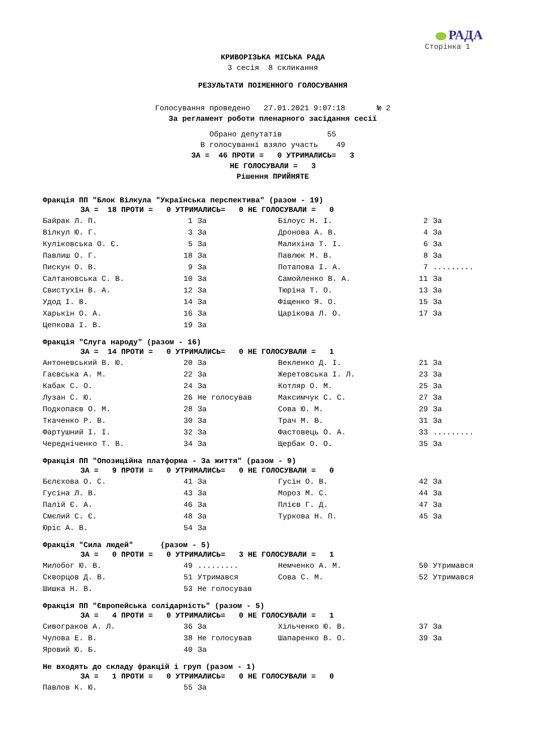РАДА
Сторінка 1
КРИВОРІЗЬКА МІСЬКА РАДА
3 сесія 8 скликання
РЕЗУЛЬТАТИ ПОІМЕННОГО ГОЛОСУВАННЯ
Голосування проведено 27.01.2021 9:07:18 № 2
За регламент роботи пленарного засідання сесії
Обрано депутатів 55
В голосуванні взяло участь 49
ЗА = 46 ПРОТИ = 0 УТРИМАЛИСЬ= 3
НЕ ГОЛОСУВАЛИ = 3
Рішення ПРИЙНЯТЕ
Фракція ПП "Блок Вілкула "Українська перспектива" (разом - 19)
ЗА = 18 ПРОТИ = 0 УТРИМАЛИСЬ= 0 НЕ ГОЛОСУВАЛИ = 0
| Байрак Л. П. | 1 | За | Білоус Н. І. | 2 | За |
| Вілкул Ю. Г. | 3 | За | Дронова А. В. | 4 | За |
| Куліковська О. Є. | 5 | За | Малихіна Т. І. | 6 | За |
| Павлиш О. Г. | 18 | За | Павлюк М. В. | 8 | За |
| Пискун О. В. | 9 | За | Потапова І. А. | 7 | ......... |
| Салтановська С. В. | 10 | За | Самойленко В. А. | 11 | За |
| Свистухін В. А. | 12 | За | Тюріна Т. О. | 13 | За |
| Удод І. В. | 14 | За | Фіщенко Я. О. | 15 | За |
| Харькін О. А. | 16 | За | Царікова Л. О. | 17 | За |
| Цепкова І. В. | 19 | За | | | |
Фракція "Слуга народу" (разом - 16)
ЗА = 14 ПРОТИ = 0 УТРИМАЛИСЬ= 0 НЕ ГОЛОСУВАЛИ = 1
| Антоневський В. Ю. | 20 | За | Векленко Д. І. | 21 | За |
| Гаєвська А. М. | 22 | За | Жеретовська І. Л. | 23 | За |
| Кабак С. О. | 24 | За | Котляр О. М. | 25 | За |
| Лузан С. Ю. | 26 | Не голосував | Максимчук С. С. | 27 | За |
| Подкопаєв О. М. | 28 | За | Сова Ю. М. | 29 | За |
| Ткаченко Р. В. | 30 | За | Трач М. В. | 31 | За |
| Фартушний І. І. | 32 | За | Фастовець О. А. | 33 | ......... |
| Чередніченко Т. В. | 34 | За | Щербак О. О. | 35 | За |
Фракція ПП "Опозиційна платформа - За життя" (разом - 9)
ЗА = 9 ПРОТИ = 0 УТРИМАЛИСЬ= 0 НЕ ГОЛОСУВАЛИ = 0
| Бєлєхова О. С. | 41 | За | Гусін О. В. | 42 | За |
| Гусіна Л. В. | 43 | За | Мороз М. С. | 44 | За |
| Палій Є. А. | 46 | За | Плієв Г. Д. | 47 | За |
| Смєлий С. Є. | 48 | За | Туркова Н. П. | 45 | За |
| Юріс А. В. | 54 | За | | | |
Фракція "Сила людей" (разом - 5)
ЗА = 0 ПРОТИ = 0 УТРИМАЛИСЬ= 3 НЕ ГОЛОСУВАЛИ = 1
| Милобог Ю. В. | 49 | ......... | Немченко А. М. | 50 | Утримався |
| Скворцов Д. В. | 51 | Утримався | Сова С. М. | 52 | Утримався |
| Шишка Н. В. | 53 | Не голосував | | | |
Фракція ПП "Європейська солідарність" (разом - 5)
ЗА = 4 ПРОТИ = 0 УТРИМАЛИСЬ= 0 НЕ ГОЛОСУВАЛИ = 1
| Сивограков А. Л. | 36 | За | Хільченко Ю. В. | 37 | За |
| Чулова Е. В. | 38 | Не голосував | Шапаренко В. О. | 39 | За |
| Яровий Ю. Б. | 40 | За | | | |
Не входять до складу фракцій і груп (разом - 1)
ЗА = 1 ПРОТИ = 0 УТРИМАЛИСЬ= 0 НЕ ГОЛОСУВАЛИ = 0
| Павлов К. Ю. | 55 | За |